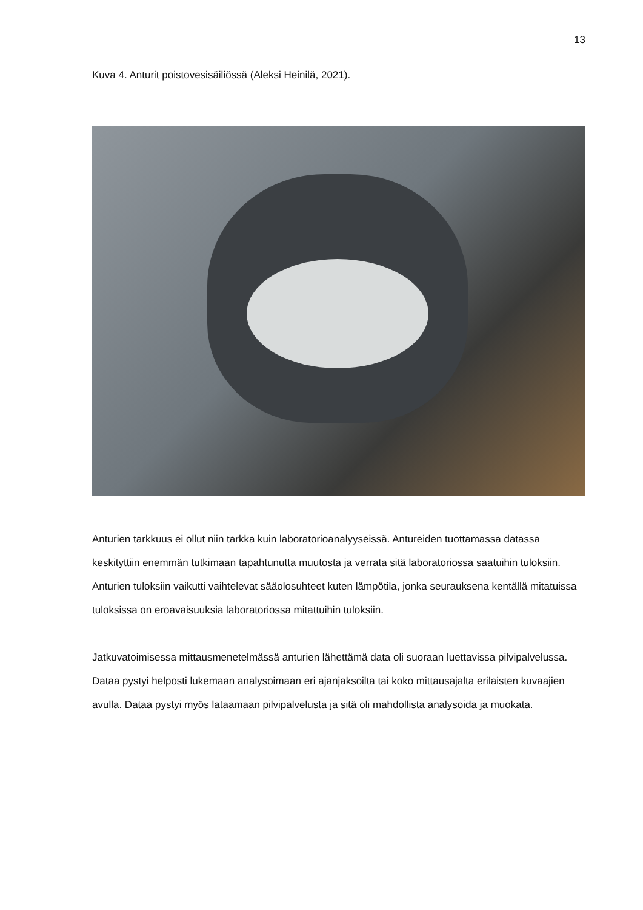13
Kuva 4. Anturit poistovesisäiliössä (Aleksi Heinilä, 2021).
Anturien tarkkuus ei ollut niin tarkka kuin laboratorioanalyyseissä. Antureiden tuottamassa datassa keskityttiin enemmän tutkimaan tapahtunutta muutosta ja verrata sitä laboratoriossa saatuihin tuloksiin. Anturien tuloksiin vaikutti vaihtelevat sääolosuhteet kuten lämpötila, jonka seurauksena kentällä mitatuissa tuloksissa on eroavaisuuksia laboratoriossa mitattuihin tuloksiin.
Jatkuvatoimisessa mittausmenetelmässä anturien lähettämä data oli suoraan luettavissa pilvipalvelussa. Dataa pystyi helposti lukemaan analysoimaan eri ajanjaksoilta tai koko mittausajalta erilaisten kuvaajien avulla. Dataa pystyi myös lataamaan pilvipalvelusta ja sitä oli mahdollista analysoida ja muokata.